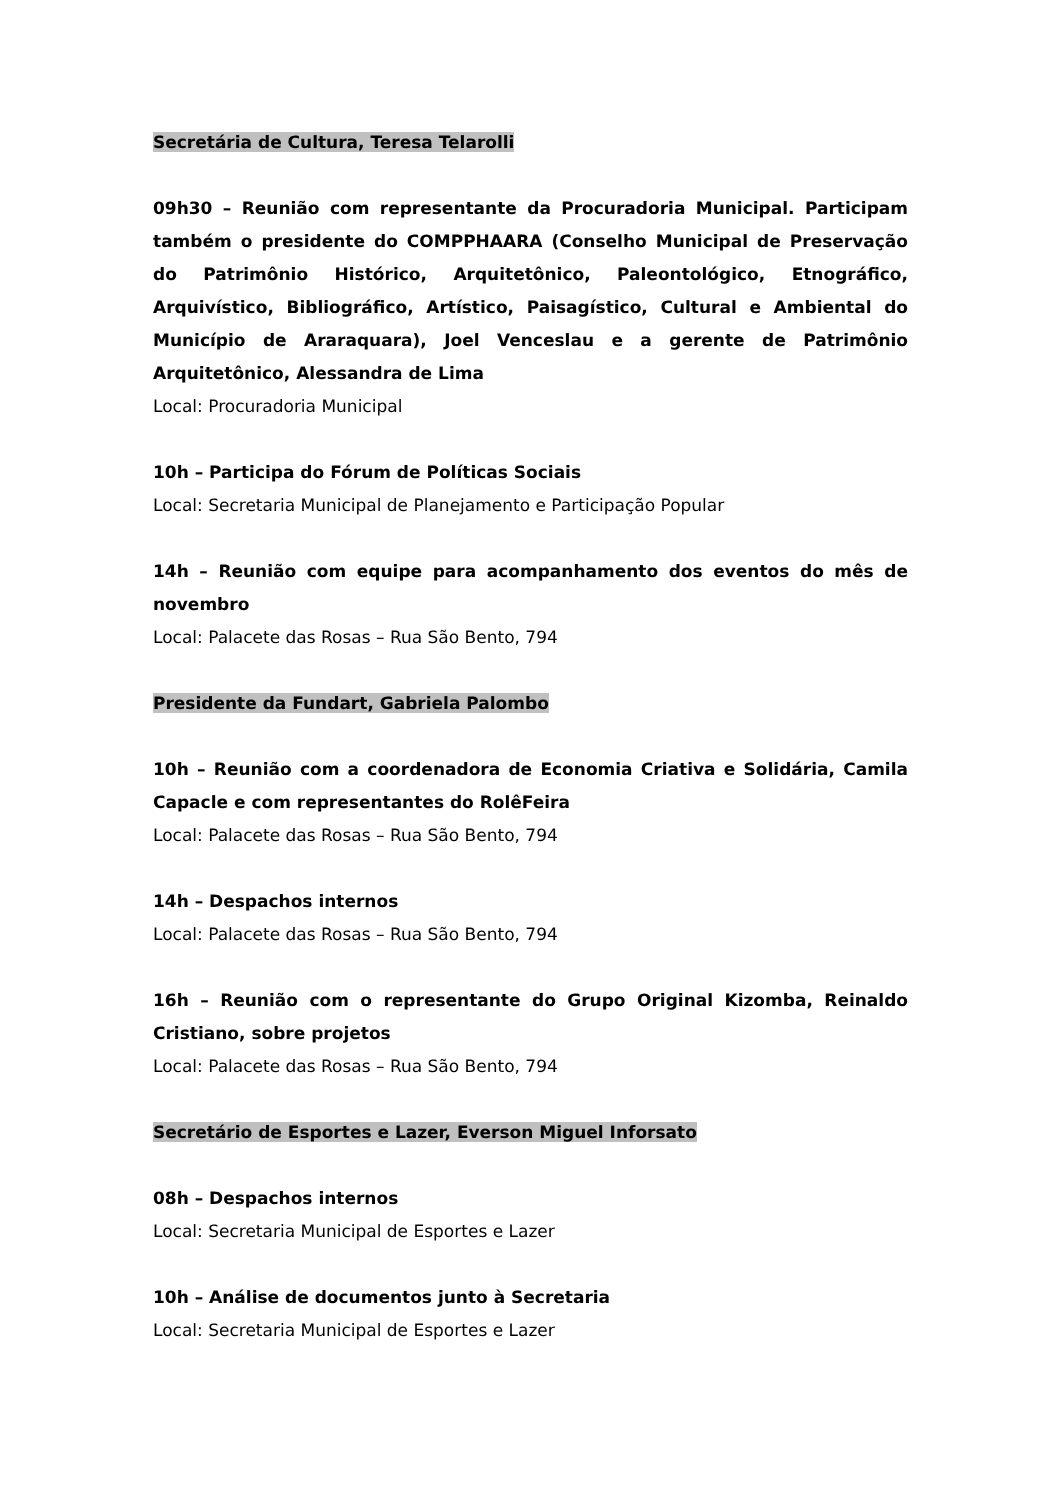Secretária de Cultura, Teresa Telarolli
09h30 – Reunião com representante da Procuradoria Municipal. Participam também o presidente do COMPPHAARA (Conselho Municipal de Preservação do Patrimônio Histórico, Arquitetônico, Paleontológico, Etnográfico, Arquivístico, Bibliográfico, Artístico, Paisagístico, Cultural e Ambiental do Município de Araraquara), Joel Venceslau e a gerente de Patrimônio Arquitetônico, Alessandra de Lima
Local: Procuradoria Municipal
10h – Participa do Fórum de Políticas Sociais
Local: Secretaria Municipal de Planejamento e Participação Popular
14h – Reunião com equipe para acompanhamento dos eventos do mês de novembro
Local: Palacete das Rosas – Rua São Bento, 794
Presidente da Fundart, Gabriela Palombo
10h – Reunião com a coordenadora de Economia Criativa e Solidária, Camila Capacle e com representantes do RolêFeira
Local: Palacete das Rosas – Rua São Bento, 794
14h – Despachos internos
Local: Palacete das Rosas – Rua São Bento, 794
16h – Reunião com o representante do Grupo Original Kizomba, Reinaldo Cristiano, sobre projetos
Local: Palacete das Rosas – Rua São Bento, 794
Secretário de Esportes e Lazer, Everson Miguel Inforsato
08h – Despachos internos
Local: Secretaria Municipal de Esportes e Lazer
10h – Análise de documentos junto à Secretaria
Local: Secretaria Municipal de Esportes e Lazer